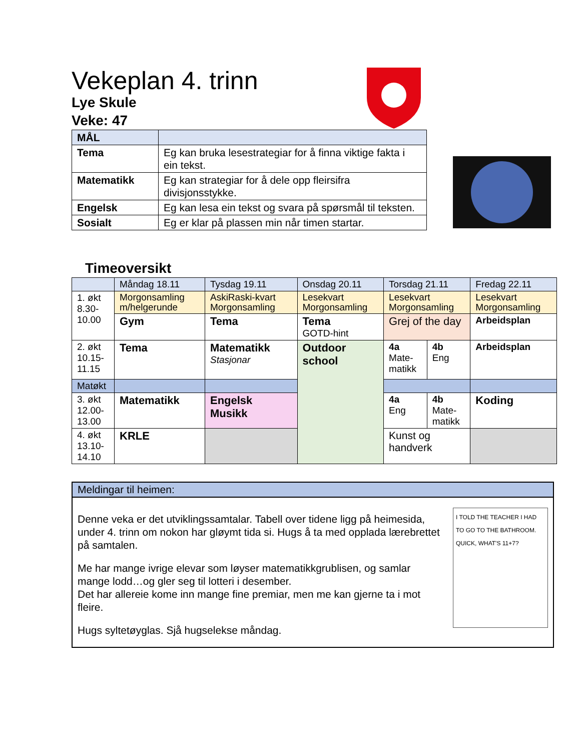Vekeplan 4. trinn
Lye Skule
Veke: 47
| MÅL | |
| Tema | Eg kan bruka lesestrategiar for å finna viktige fakta i ein tekst. |
| Matematikk | Eg kan strategiar for å dele opp fleirsifra divisjonsstykke. |
| Engelsk | Eg kan lesa ein tekst og svara på spørsmål til teksten. |
| Sosialt | Eg er klar på plassen min når timen startar. |
Timeoversikt
| | Måndag 18.11 | Tysdag 19.11 | Onsdag 20.11 | Torsdag 21.11 | | Fredag 22.11 |
| --- | --- | --- | --- | --- | --- | --- |
| 1. økt 8.30- 10.00 | Morgonsamling m/helgerunde | AskiRaski-kvart Morgonsamling | Lesekvart Morgonsamling | Lesekvart Morgonsamling | | Lesekvart Morgonsamling |
| | Gym | Tema | Tema GOTD-hint | Grej of the day | | Arbeidsplan |
| 2. økt 10.15- 11.15 | Tema | Matematikk Stasjonar | Outdoor school | 4a Mate- matikk | 4b Eng | Arbeidsplan |
| Matøkt | | | | | | |
| 3. økt 12.00- 13.00 | Matematikk | Engelsk Musikk | | 4a Eng | 4b Mate- matikk | Koding |
| 4. økt 13.10- 14.10 | KRLE | | | Kunst og handverk | | |
Meldingar til heimen:
Denne veka er det utviklingssamtalar. Tabell over tidene ligg på heimesida, under 4. trinn om nokon har gløymt tida si. Hugs å ta med opplada lærebrettet på samtalen.
Me har mange ivrige elevar som løyser matematikkgrublisen, og samlar mange lodd…og gler seg til lotteri i desember.
Det har allereie kome inn mange fine premiar, men me kan gjerne ta i mot fleire.
Hugs syltetøyglas. Sjå hugselekse måndag.
I TOLD THE TEACHER I HAD TO GO TO THE BATHROOM. QUICK, WHAT'S 11+7?